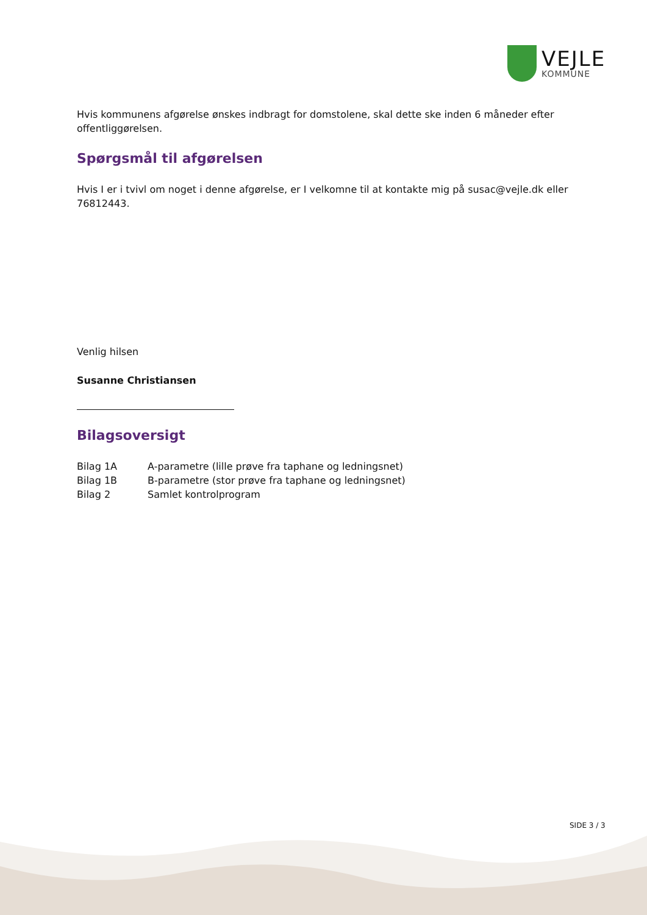VEJLE
KOMMUNE
Hvis kommunens afgørelse ønskes indbragt for domstolene, skal dette ske inden 6 måneder efter offentliggørelsen.
Spørgsmål til afgørelsen
Hvis I er i tvivl om noget i denne afgørelse, er I velkomne til at kontakte mig på susac@vejle.dk eller 76812443.
Venlig hilsen
Susanne Christiansen
Bilagsoversigt
| Bilag 1A | A-parametre (lille prøve fra taphane og ledningsnet) |
| Bilag 1B | B-parametre (stor prøve fra taphane og ledningsnet) |
| Bilag 2 | Samlet kontrolprogram |
SIDE 3 / 3